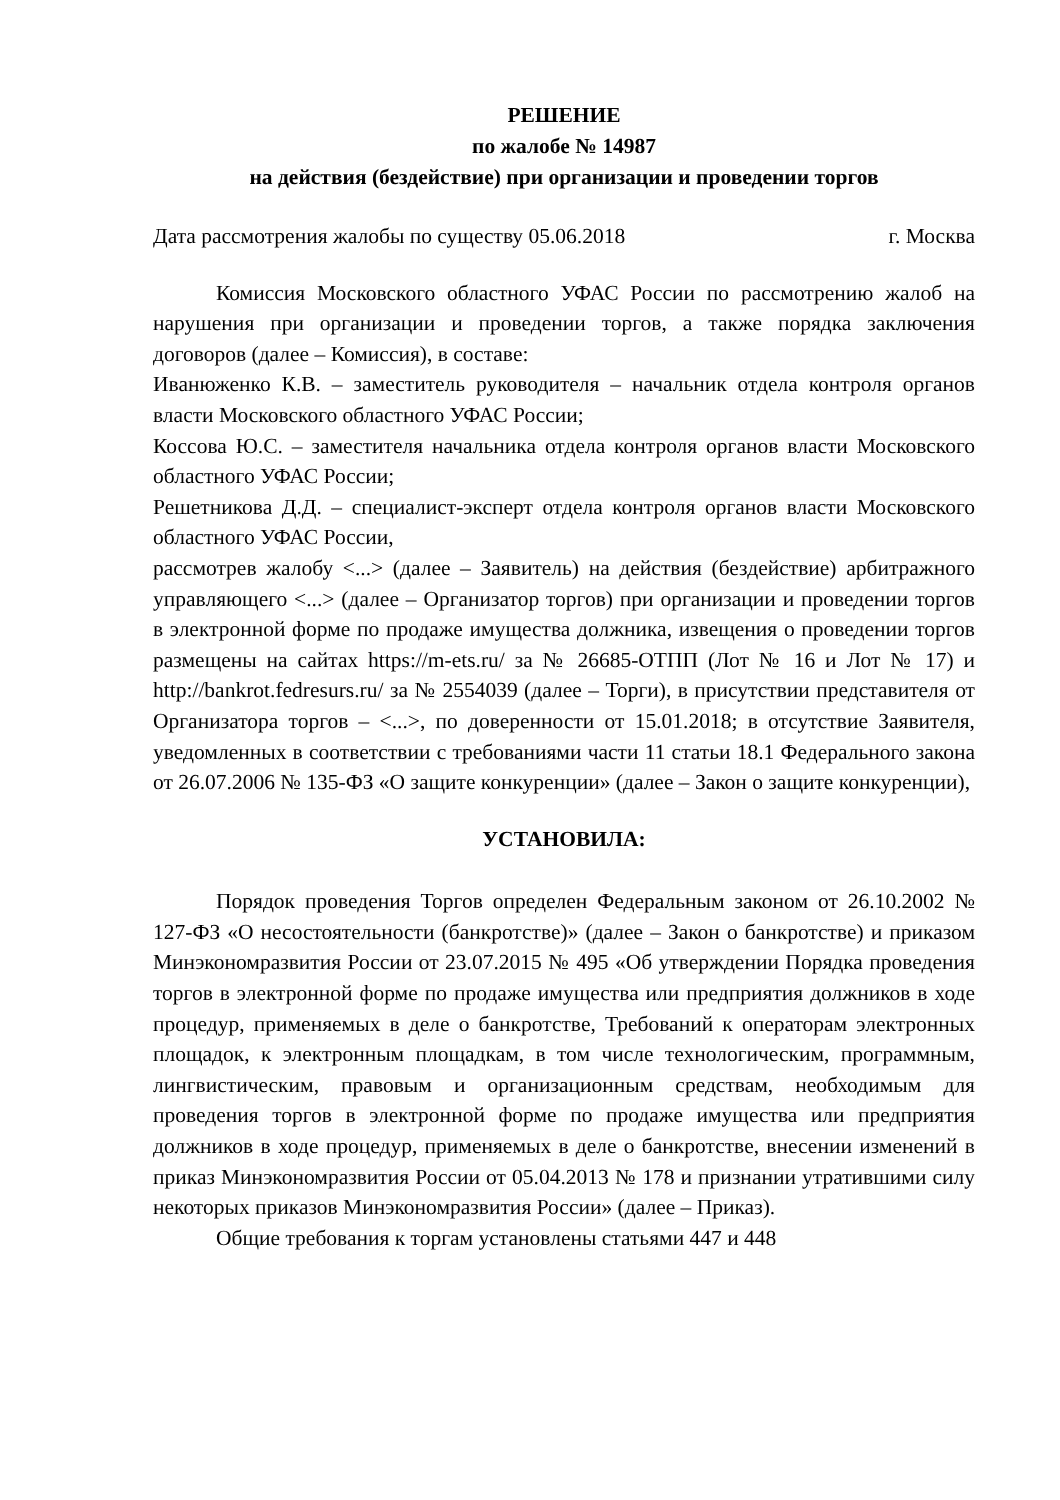РЕШЕНИЕ
по жалобе № 14987
на действия (бездействие) при организации и проведении торгов
Дата рассмотрения жалобы по существу 05.06.2018 г. Москва
Комиссия Московского областного УФАС России по рассмотрению жалоб на нарушения при организации и проведении торгов, а также порядка заключения договоров (далее – Комиссия), в составе:
Иванюженко К.В. – заместитель руководителя – начальник отдела контроля органов власти Московского областного УФАС России;
Коссова Ю.С. – заместителя начальника отдела контроля органов власти Московского областного УФАС России;
Решетникова Д.Д. – специалист-эксперт отдела контроля органов власти Московского областного УФАС России,
рассмотрев жалобу <...> (далее – Заявитель) на действия (бездействие) арбитражного управляющего <...> (далее – Организатор торгов) при организации и проведении торгов в электронной форме по продаже имущества должника, извещения о проведении торгов размещены на сайтах https://m-ets.ru/ за № 26685-ОТПП (Лот № 16 и Лот № 17) и http://bankrot.fedresurs.ru/ за № 2554039 (далее – Торги), в присутствии представителя от Организатора торгов – <...>, по доверенности от 15.01.2018; в отсутствие Заявителя, уведомленных в соответствии с требованиями части 11 статьи 18.1 Федерального закона от 26.07.2006 № 135-ФЗ «О защите конкуренции» (далее – Закон о защите конкуренции),
УСТАНОВИЛА:
Порядок проведения Торгов определен Федеральным законом от 26.10.2002 № 127-ФЗ «О несостоятельности (банкротстве)» (далее – Закон о банкротстве) и приказом Минэкономразвития России от 23.07.2015 № 495 «Об утверждении Порядка проведения торгов в электронной форме по продаже имущества или предприятия должников в ходе процедур, применяемых в деле о банкротстве, Требований к операторам электронных площадок, к электронным площадкам, в том числе технологическим, программным, лингвистическим, правовым и организационным средствам, необходимым для проведения торгов в электронной форме по продаже имущества или предприятия должников в ходе процедур, применяемых в деле о банкротстве, внесении изменений в приказ Минэкономразвития России от 05.04.2013 № 178 и признании утратившими силу некоторых приказов Минэкономразвития России» (далее – Приказ).
Общие требования к торгам установлены статьями 447 и 448